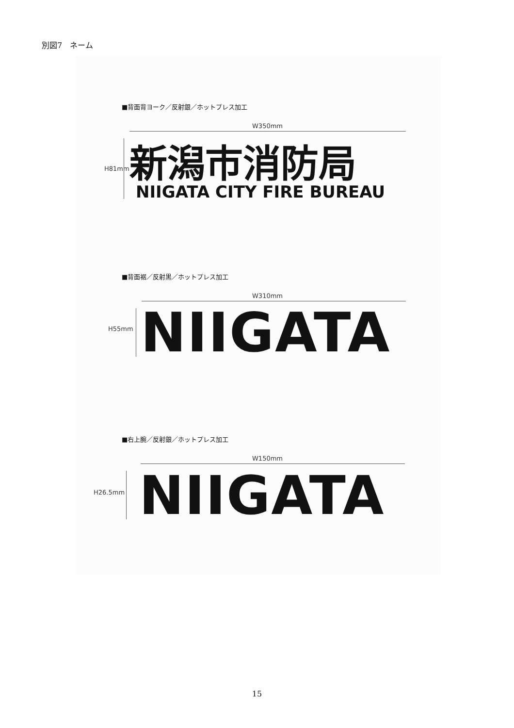別図7　ネーム
■背面背ヨーク／反射銀／ホットプレス加工
W350mm
H81mm 新潟市消防局
NIIGATA CITY FIRE BUREAU
■背面裾／反射黒／ホットプレス加工
W310mm
H55mm NIIGATA
■右上腕／反射銀／ホットプレス加工
W150mm
H26.5mm NIIGATA
15